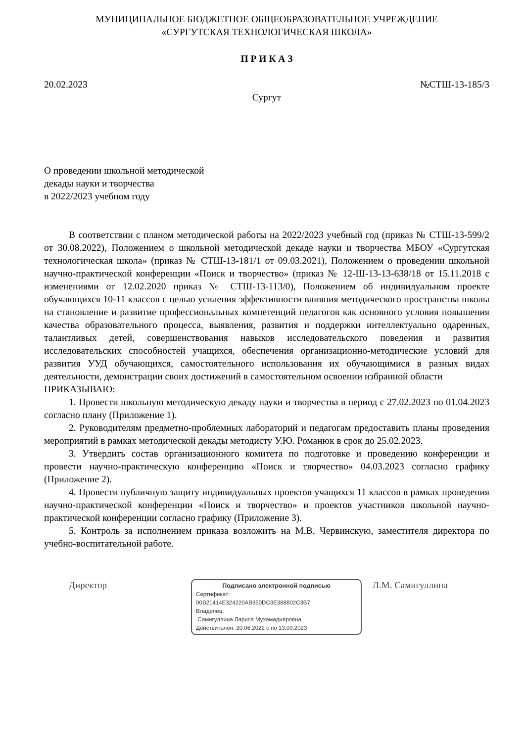МУНИЦИПАЛЬНОЕ БЮДЖЕТНОЕ ОБЩЕОБРАЗОВАТЕЛЬНОЕ УЧРЕЖДЕНИЕ
«СУРГУТСКАЯ ТЕХНОЛОГИЧЕСКАЯ ШКОЛА»
П Р И К А З
20.02.2023 №СТШ-13-185/3
Сургут
О проведении школьной методической
декады науки и творчества
в 2022/2023 учебном году
В соответствии с планом методической работы на 2022/2023 учебный год (приказ № СТШ-13-599/2 от 30.08.2022), Положением о школьной методической декаде науки и творчества МБОУ «Сургутская технологическая школа» (приказ № СТШ-13-181/1 от 09.03.2021), Положением о проведении школьной научно-практической конференции «Поиск и творчество» (приказ № 12-Ш-13-13-638/18 от 15.11.2018 с изменениями от 12.02.2020 приказ № СТШ-13-113/0), Положением об индивидуальном проекте обучающихся 10-11 классов с целью усиления эффективности влияния методического пространства школы на становление и развитие профессиональных компетенций педагогов как основного условия повышения качества образовательного процесса, выявления, развития и поддержки интеллектуально одаренных, талантливых детей, совершенствования навыков исследовательского поведения и развития исследовательских способностей учащихся, обеспечения организационно-методические условий для развития УУД обучающихся, самостоятельного использования их обучающимися в разных видах деятельности, демонстрации своих достижений в самостоятельном освоении избранной области
ПРИКАЗЫВАЮ:
1. Провести школьную методическую декаду науки и творчества в период с 27.02.2023 по 01.04.2023 согласно плану (Приложение 1).
2. Руководителям предметно-проблемных лабораторий и педагогам предоставить планы проведения мероприятий в рамках методической декады методисту У.Ю. Романюк в срок до 25.02.2023.
3. Утвердить состав организационного комитета по подготовке и проведению конференции и провести научно-практическую конференцию «Поиск и творчество» 04.03.2023 согласно графику (Приложение 2).
4. Провести публичную защиту индивидуальных проектов учащихся 11 классов в рамках проведения научно-практической конференции «Поиск и творчество» и проектов участников школьной научно-практической конференции согласно графику (Приложение 3).
5. Контроль за исполнением приказа возложить на М.В. Червинскую, заместителя директора по учебно-воспитательной работе.
Директор
Подписано электронной подписью
Сертификат:
00B21414E324220AB950DC3E388802C3B7
Владелец:
Самигуллина Лариса Мухамадияровна
Действителен: 20.06.2022 с по 13.09.2023
Л.М. Самигуллина